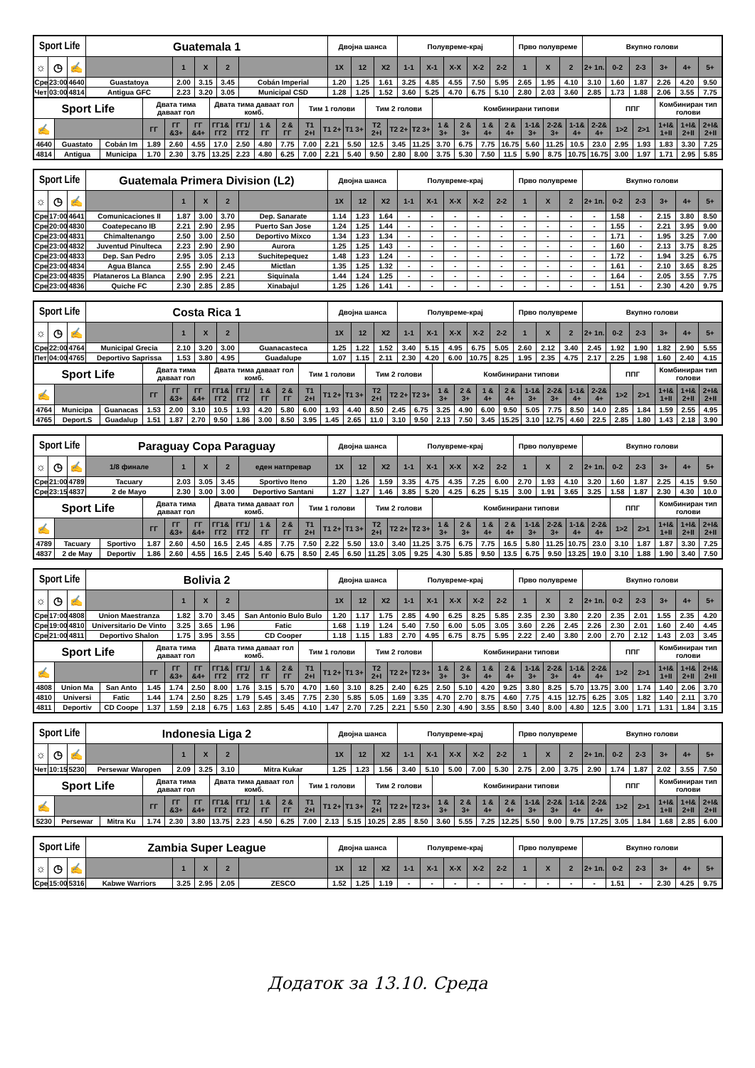| Sport Life | | | Guatemala 1 | | | | | Двојна шанса | | | Полувреме-крај | | | | | Прво полувреме | | | Вкупно голови | | | | | |
| --- | --- | --- | --- | --- | --- | --- | --- | --- | --- | --- | --- | --- | --- | --- | --- | --- | --- | --- | --- | --- | --- | --- | --- | --- |
| ☼ | ◷ | ✍ | | 1 | X | 2 | | 1X | 12 | X2 | 1-1 | X-1 | X-X | X-2 | 2-2 | 1 | X | 2 | 2+ 1п. | 0-2 | 2-3 | 3+ | 4+ | 5+ |
| Сре | 23:00 | 4640 | Guastatoya | 2.00 | 3.15 | 3.45 | Cobán Imperial | 1.20 | 1.25 | 1.61 | 3.25 | 4.85 | 4.55 | 7.50 | 5.95 | 2.65 | 1.95 | 4.10 | 3.10 | 1.60 | 1.87 | 2.26 | 4.20 | 9.50 |
| Чет | 03:00 | 4814 | Antigua GFC | 2.23 | 3.20 | 3.05 | Municipal CSD | 1.28 | 1.25 | 1.52 | 3.60 | 5.25 | 4.70 | 6.75 | 5.10 | 2.80 | 2.03 | 3.60 | 2.85 | 1.73 | 1.88 | 2.06 | 3.55 | 7.75 |
| Sport Life | | | Двата тима даваат гол | | | Двата тима даваат гол комб. | | | | Тим 1 голови | | | Тим 2 голови | | | Комбинирани типови | | | | | | | | ППГ | | Комбиниран тип голови | | |
| --- | --- | --- | --- | --- | --- | --- | --- | --- | --- | --- | --- | --- | --- | --- | --- | --- | --- | --- | --- | --- | --- | --- | --- | --- | --- | --- | --- | --- |
| ✍ | | | ГГ | ГГ &3+ | ГГ &4+ | ГГ1& ГГ2 | ГГ1/ ГГ2 | 1 & ГГ | 2 & ГГ | T1 2+I | T1 2+ | T1 3+ | T2 2+I | T2 2+ | T2 3+ | 1 & 3+ | 2 & 3+ | 1 & 4+ | 2 & 4+ | 1-1& 3+ | 2-2& 3+ | 1-1& 4+ | 2-2& 4+ | 1>2 | 2>1 | 1+I& 1+II | 1+I& 2+II | 2+I& 2+II |
| 4640 | Guastato | Cobán Im | 1.89 | 2.60 | 4.55 | 17.0 | 2.50 | 4.80 | 7.75 | 7.00 | 2.21 | 5.50 | 12.5 | 3.45 | 11.25 | 3.70 | 6.75 | 7.75 | 16.75 | 5.60 | 11.25 | 10.5 | 23.0 | 2.95 | 1.93 | 1.83 | 3.30 | 7.25 |
| 4814 | Antigua | Municipa | 1.70 | 2.30 | 3.75 | 13.25 | 2.23 | 4.80 | 6.25 | 7.00 | 2.21 | 5.40 | 9.50 | 2.80 | 8.00 | 3.75 | 5.30 | 7.50 | 11.5 | 5.90 | 8.75 | 10.75 | 16.75 | 3.00 | 1.97 | 1.71 | 2.95 | 5.85 |
| Sport Life | | | Guatemala Primera Division (L2) | | | | | Двојна шанса | | | Полувреме-крај | | | | | Прво полувреме | | | Вкупно голови | | | | | |
| --- | --- | --- | --- | --- | --- | --- | --- | --- | --- | --- | --- | --- | --- | --- | --- | --- | --- | --- | --- | --- | --- | --- | --- | --- |
| ☼ | ◷ | ✍ | | 1 | X | 2 | | 1X | 12 | X2 | 1-1 | X-1 | X-X | X-2 | 2-2 | 1 | X | 2 | 2+ 1п. | 0-2 | 2-3 | 3+ | 4+ | 5+ |
| Сре | 17:00 | 4641 | Comunicaciones II | 1.87 | 3.00 | 3.70 | Dep. Sanarate | 1.14 | 1.23 | 1.64 | - | - | - | - | - | - | - | - | - | 1.58 | - | 2.15 | 3.80 | 8.50 |
| Сре | 20:00 | 4830 | Coatepecano IB | 2.21 | 2.90 | 2.95 | Puerto San Jose | 1.24 | 1.25 | 1.44 | - | - | - | - | - | - | - | - | - | 1.55 | - | 2.21 | 3.95 | 9.00 |
| Сре | 23:00 | 4831 | Chimaltenango | 2.50 | 3.00 | 2.50 | Deportivo Mixco | 1.34 | 1.23 | 1.34 | - | - | - | - | - | - | - | - | - | 1.71 | - | 1.95 | 3.25 | 7.00 |
| Сре | 23:00 | 4832 | Juventud Pinulteca | 2.23 | 2.90 | 2.90 | Aurora | 1.25 | 1.25 | 1.43 | - | - | - | - | - | - | - | - | - | 1.60 | - | 2.13 | 3.75 | 8.25 |
| Сре | 23:00 | 4833 | Dep. San Pedro | 2.95 | 3.05 | 2.13 | Suchitepequez | 1.48 | 1.23 | 1.24 | - | - | - | - | - | - | - | - | - | 1.72 | - | 1.94 | 3.25 | 6.75 |
| Сре | 23:00 | 4834 | Agua Blanca | 2.55 | 2.90 | 2.45 | Mictlan | 1.35 | 1.25 | 1.32 | - | - | - | - | - | - | - | - | - | 1.61 | - | 2.10 | 3.65 | 8.25 |
| Сре | 23:00 | 4835 | Plataneros La Blanca | 2.90 | 2.95 | 2.21 | Siquinala | 1.44 | 1.24 | 1.25 | - | - | - | - | - | - | - | - | - | 1.64 | - | 2.05 | 3.55 | 7.75 |
| Сре | 23:00 | 4836 | Quiche FC | 2.30 | 2.85 | 2.85 | Xinabajul | 1.25 | 1.26 | 1.41 | - | - | - | - | - | - | - | - | - | 1.51 | - | 2.30 | 4.20 | 9.75 |
| Sport Life | | | Costa Rica 1 | | | | | Двојна шанса | | | Полувреме-крај | | | | | Прво полувреме | | | Вкупно голови | | | | | |
| --- | --- | --- | --- | --- | --- | --- | --- | --- | --- | --- | --- | --- | --- | --- | --- | --- | --- | --- | --- | --- | --- | --- | --- | --- |
| ☼ | ◷ | ✍ | | 1 | X | 2 | | 1X | 12 | X2 | 1-1 | X-1 | X-X | X-2 | 2-2 | 1 | X | 2 | 2+ 1п. | 0-2 | 2-3 | 3+ | 4+ | 5+ |
| Сре | 22:00 | 4764 | Municipal Grecia | 2.10 | 3.20 | 3.00 | Guanacasteca | 1.25 | 1.22 | 1.52 | 3.40 | 5.15 | 4.95 | 6.75 | 5.05 | 2.60 | 2.12 | 3.40 | 2.45 | 1.92 | 1.90 | 1.82 | 2.90 | 5.55 |
| Пет | 04:00 | 4765 | Deportivo Saprissa | 1.53 | 3.80 | 4.95 | Guadalupe | 1.07 | 1.15 | 2.11 | 2.30 | 4.20 | 6.00 | 10.75 | 8.25 | 1.95 | 2.35 | 4.75 | 2.17 | 2.25 | 1.98 | 1.60 | 2.40 | 4.15 |
| Sport Life | | | Двата тима даваат гол | | | Двата тима даваат гол комб. | | | | Тим 1 голови | | | Тим 2 голови | | | Комбинирани типови | | | | | | | | ППГ | | Комбиниран тип голови | | |
| --- | --- | --- | --- | --- | --- | --- | --- | --- | --- | --- | --- | --- | --- | --- | --- | --- | --- | --- | --- | --- | --- | --- | --- | --- | --- | --- | --- | --- |
| ✍ | | | ГГ | ГГ &3+ | ГГ &4+ | ГГ1& ГГ2 | ГГ1/ ГГ2 | 1 & ГГ | 2 & ГГ | T1 2+I | T1 2+ | T1 3+ | T2 2+I | T2 2+ | T2 3+ | 1 & 3+ | 2 & 3+ | 1 & 4+ | 2 & 4+ | 1-1& 3+ | 2-2& 3+ | 1-1& 4+ | 2-2& 4+ | 1>2 | 2>1 | 1+I& 1+II | 1+I& 2+II | 2+I& 2+II |
| 4764 | Municipa | Guanacas | 1.53 | 2.00 | 3.10 | 10.5 | 1.93 | 4.20 | 5.80 | 6.00 | 1.93 | 4.40 | 8.50 | 2.45 | 6.75 | 3.25 | 4.90 | 6.00 | 9.50 | 5.05 | 7.75 | 8.50 | 14.0 | 2.85 | 1.84 | 1.59 | 2.55 | 4.95 |
| 4765 | Deport.S | Guadalup | 1.51 | 1.87 | 2.70 | 9.50 | 1.86 | 3.00 | 8.50 | 3.95 | 1.45 | 2.65 | 11.0 | 3.10 | 9.50 | 2.13 | 7.50 | 3.45 | 15.25 | 3.10 | 12.75 | 4.60 | 22.5 | 2.85 | 1.80 | 1.43 | 2.18 | 3.90 |
| Sport Life | | | Paraguay Copa Paraguay | | | | | Двојна шанса | | | Полувреме-крај | | | | | Прво полувреме | | | Вкупно голови | | | | | |
| --- | --- | --- | --- | --- | --- | --- | --- | --- | --- | --- | --- | --- | --- | --- | --- | --- | --- | --- | --- | --- | --- | --- | --- | --- |
| ☼ | ◷ | ✍ | 1/8 финале | 1 | X | 2 | еден натпревар | 1X | 12 | X2 | 1-1 | X-1 | X-X | X-2 | 2-2 | 1 | X | 2 | 2+ 1п. | 0-2 | 2-3 | 3+ | 4+ | 5+ |
| Сре | 21:00 | 4789 | Tacuary | 2.03 | 3.05 | 3.45 | Sportivo Iteno | 1.20 | 1.26 | 1.59 | 3.35 | 4.75 | 4.35 | 7.25 | 6.00 | 2.70 | 1.93 | 4.10 | 3.20 | 1.60 | 1.87 | 2.25 | 4.15 | 9.50 |
| Сре | 23:15 | 4837 | 2 de Mayo | 2.30 | 3.00 | 3.00 | Deportivo Santani | 1.27 | 1.27 | 1.46 | 3.85 | 5.20 | 4.25 | 6.25 | 5.15 | 3.00 | 1.91 | 3.65 | 3.25 | 1.58 | 1.87 | 2.30 | 4.30 | 10.0 |
| Sport Life | | | Двата тима даваат гол | | | Двата тима даваат гол комб. | | | | Тим 1 голови | | | Тим 2 голови | | | Комбинирани типови | | | | | | | | ППГ | | Комбиниран тип голови | | |
| --- | --- | --- | --- | --- | --- | --- | --- | --- | --- | --- | --- | --- | --- | --- | --- | --- | --- | --- | --- | --- | --- | --- | --- | --- | --- | --- | --- | --- |
| ✍ | | | ГГ | ГГ &3+ | ГГ &4+ | ГГ1& ГГ2 | ГГ1/ ГГ2 | 1 & ГГ | 2 & ГГ | T1 2+I | T1 2+ | T1 3+ | T2 2+I | T2 2+ | T2 3+ | 1 & 3+ | 2 & 3+ | 1 & 4+ | 2 & 4+ | 1-1& 3+ | 2-2& 3+ | 1-1& 4+ | 2-2& 4+ | 1>2 | 2>1 | 1+I& 1+II | 1+I& 2+II | 2+I& 2+II |
| 4789 | Tacuary | Sportivo | 1.87 | 2.60 | 4.50 | 16.5 | 2.45 | 4.85 | 7.75 | 7.50 | 2.22 | 5.50 | 13.0 | 3.40 | 11.25 | 3.75 | 6.75 | 7.75 | 16.5 | 5.80 | 11.25 | 10.75 | 23.0 | 3.10 | 1.87 | 1.87 | 3.30 | 7.25 |
| 4837 | 2 de May | Deportiv | 1.86 | 2.60 | 4.55 | 16.5 | 2.45 | 5.40 | 6.75 | 8.50 | 2.45 | 6.50 | 11.25 | 3.05 | 9.25 | 4.30 | 5.85 | 9.50 | 13.5 | 6.75 | 9.50 | 13.25 | 19.0 | 3.10 | 1.88 | 1.90 | 3.40 | 7.50 |
| Sport Life | | | Bolivia 2 | | | | | Двојна шанса | | | Полувреме-крај | | | | | Прво полувреме | | | Вкупно голови | | | | | |
| --- | --- | --- | --- | --- | --- | --- | --- | --- | --- | --- | --- | --- | --- | --- | --- | --- | --- | --- | --- | --- | --- | --- | --- | --- |
| ☼ | ◷ | ✍ | | 1 | X | 2 | | 1X | 12 | X2 | 1-1 | X-1 | X-X | X-2 | 2-2 | 1 | X | 2 | 2+ 1п. | 0-2 | 2-3 | 3+ | 4+ | 5+ |
| Сре | 17:00 | 4808 | Union Maestranza | 1.82 | 3.70 | 3.45 | San Antonio Bulo Bulo | 1.20 | 1.17 | 1.75 | 2.85 | 4.90 | 6.25 | 8.25 | 5.85 | 2.35 | 2.30 | 3.80 | 2.20 | 2.35 | 2.01 | 1.55 | 2.35 | 4.20 |
| Сре | 19:00 | 4810 | Universitario De Vinto | 3.25 | 3.65 | 1.96 | Fatic | 1.68 | 1.19 | 1.24 | 5.40 | 7.50 | 6.00 | 5.05 | 3.05 | 3.60 | 2.26 | 2.45 | 2.26 | 2.30 | 2.01 | 1.60 | 2.40 | 4.45 |
| Сре | 21:00 | 4811 | Deportivo Shalon | 1.75 | 3.95 | 3.55 | CD Cooper | 1.18 | 1.15 | 1.83 | 2.70 | 4.95 | 6.75 | 8.75 | 5.95 | 2.22 | 2.40 | 3.80 | 2.00 | 2.70 | 2.12 | 1.43 | 2.03 | 3.45 |
| Sport Life | | | Двата тима даваат гол | | | Двата тима даваат гол комб. | | | | Тим 1 голови | | | Тим 2 голови | | | Комбинирани типови | | | | | | | | ППГ | | Комбиниран тип голови | | |
| --- | --- | --- | --- | --- | --- | --- | --- | --- | --- | --- | --- | --- | --- | --- | --- | --- | --- | --- | --- | --- | --- | --- | --- | --- | --- | --- | --- | --- |
| ✍ | | | ГГ | ГГ &3+ | ГГ &4+ | ГГ1& ГГ2 | ГГ1/ ГГ2 | 1 & ГГ | 2 & ГГ | T1 2+I | T1 2+ | T1 3+ | T2 2+I | T2 2+ | T2 3+ | 1 & 3+ | 2 & 3+ | 1 & 4+ | 2 & 4+ | 1-1& 3+ | 2-2& 3+ | 1-1& 4+ | 2-2& 4+ | 1>2 | 2>1 | 1+I& 1+II | 1+I& 2+II | 2+I& 2+II |
| 4808 | Union Ma | San Anto | 1.45 | 1.74 | 2.50 | 8.00 | 1.76 | 3.15 | 5.70 | 4.70 | 1.60 | 3.10 | 8.25 | 2.40 | 6.25 | 2.50 | 5.10 | 4.20 | 9.25 | 3.80 | 8.25 | 5.70 | 13.75 | 3.00 | 1.74 | 1.40 | 2.06 | 3.70 |
| 4810 | Universi | Fatic | 1.44 | 1.74 | 2.50 | 8.25 | 1.79 | 5.45 | 3.45 | 7.75 | 2.30 | 5.85 | 5.05 | 1.69 | 3.35 | 4.70 | 2.70 | 8.75 | 4.60 | 7.75 | 4.15 | 12.75 | 6.25 | 3.05 | 1.82 | 1.40 | 2.11 | 3.70 |
| 4811 | Deportiv | CD Coope | 1.37 | 1.59 | 2.18 | 6.75 | 1.63 | 2.85 | 5.45 | 4.10 | 1.47 | 2.70 | 7.25 | 2.21 | 5.50 | 2.30 | 4.90 | 3.55 | 8.50 | 3.40 | 8.00 | 4.80 | 12.5 | 3.00 | 1.71 | 1.31 | 1.84 | 3.15 |
| Sport Life | | | Indonesia Liga 2 | | | | | Двојна шанса | | | Полувреме-крај | | | | | Прво полувреме | | | Вкупно голови | | | | | |
| --- | --- | --- | --- | --- | --- | --- | --- | --- | --- | --- | --- | --- | --- | --- | --- | --- | --- | --- | --- | --- | --- | --- | --- | --- |
| ☼ | ◷ | ✍ | | 1 | X | 2 | | 1X | 12 | X2 | 1-1 | X-1 | X-X | X-2 | 2-2 | 1 | X | 2 | 2+ 1п. | 0-2 | 2-3 | 3+ | 4+ | 5+ |
| Чет | 10:15 | 5230 | Persewar Waropen | 2.09 | 3.25 | 3.10 | Mitra Kukar | 1.25 | 1.23 | 1.56 | 3.40 | 5.10 | 5.00 | 7.00 | 5.30 | 2.75 | 2.00 | 3.75 | 2.90 | 1.74 | 1.87 | 2.02 | 3.55 | 7.50 |
| Sport Life | | | Двата тима даваат гол | | | Двата тима даваат гол комб. | | | | Тим 1 голови | | | Тим 2 голови | | | Комбинирани типови | | | | | | | | ППГ | | Комбиниран тип голови | | |
| --- | --- | --- | --- | --- | --- | --- | --- | --- | --- | --- | --- | --- | --- | --- | --- | --- | --- | --- | --- | --- | --- | --- | --- | --- | --- | --- | --- | --- |
| ✍ | | | ГГ | ГГ &3+ | ГГ &4+ | ГГ1& ГГ2 | ГГ1/ ГГ2 | 1 & ГГ | 2 & ГГ | T1 2+I | T1 2+ | T1 3+ | T2 2+I | T2 2+ | T2 3+ | 1 & 3+ | 2 & 3+ | 1 & 4+ | 2 & 4+ | 1-1& 3+ | 2-2& 3+ | 1-1& 4+ | 2-2& 4+ | 1>2 | 2>1 | 1+I& 1+II | 1+I& 2+II | 2+I& 2+II |
| 5230 | Persewar | Mitra Ku | 1.74 | 2.30 | 3.80 | 13.75 | 2.23 | 4.50 | 6.25 | 7.00 | 2.13 | 5.15 | 10.25 | 2.85 | 8.50 | 3.60 | 5.55 | 7.25 | 12.25 | 5.50 | 9.00 | 9.75 | 17.25 | 3.05 | 1.84 | 1.68 | 2.85 | 6.00 |
| Sport Life | | | Zambia Super League | | | | | Двојна шанса | | | Полувреме-крај | | | | | Прво полувреме | | | Вкупно голови | | | | | |
| --- | --- | --- | --- | --- | --- | --- | --- | --- | --- | --- | --- | --- | --- | --- | --- | --- | --- | --- | --- | --- | --- | --- | --- | --- |
| ☼ | ◷ | ✍ | | 1 | X | 2 | | 1X | 12 | X2 | 1-1 | X-1 | X-X | X-2 | 2-2 | 1 | X | 2 | 2+ 1п. | 0-2 | 2-3 | 3+ | 4+ | 5+ |
| Сре | 15:00 | 5316 | Kabwe Warriors | 3.25 | 2.95 | 2.05 | ZESCO | 1.52 | 1.25 | 1.19 | - | - | - | - | - | - | - | - | - | 1.51 | - | 2.30 | 4.25 | 9.75 |
Додаток за 13.10. Среда